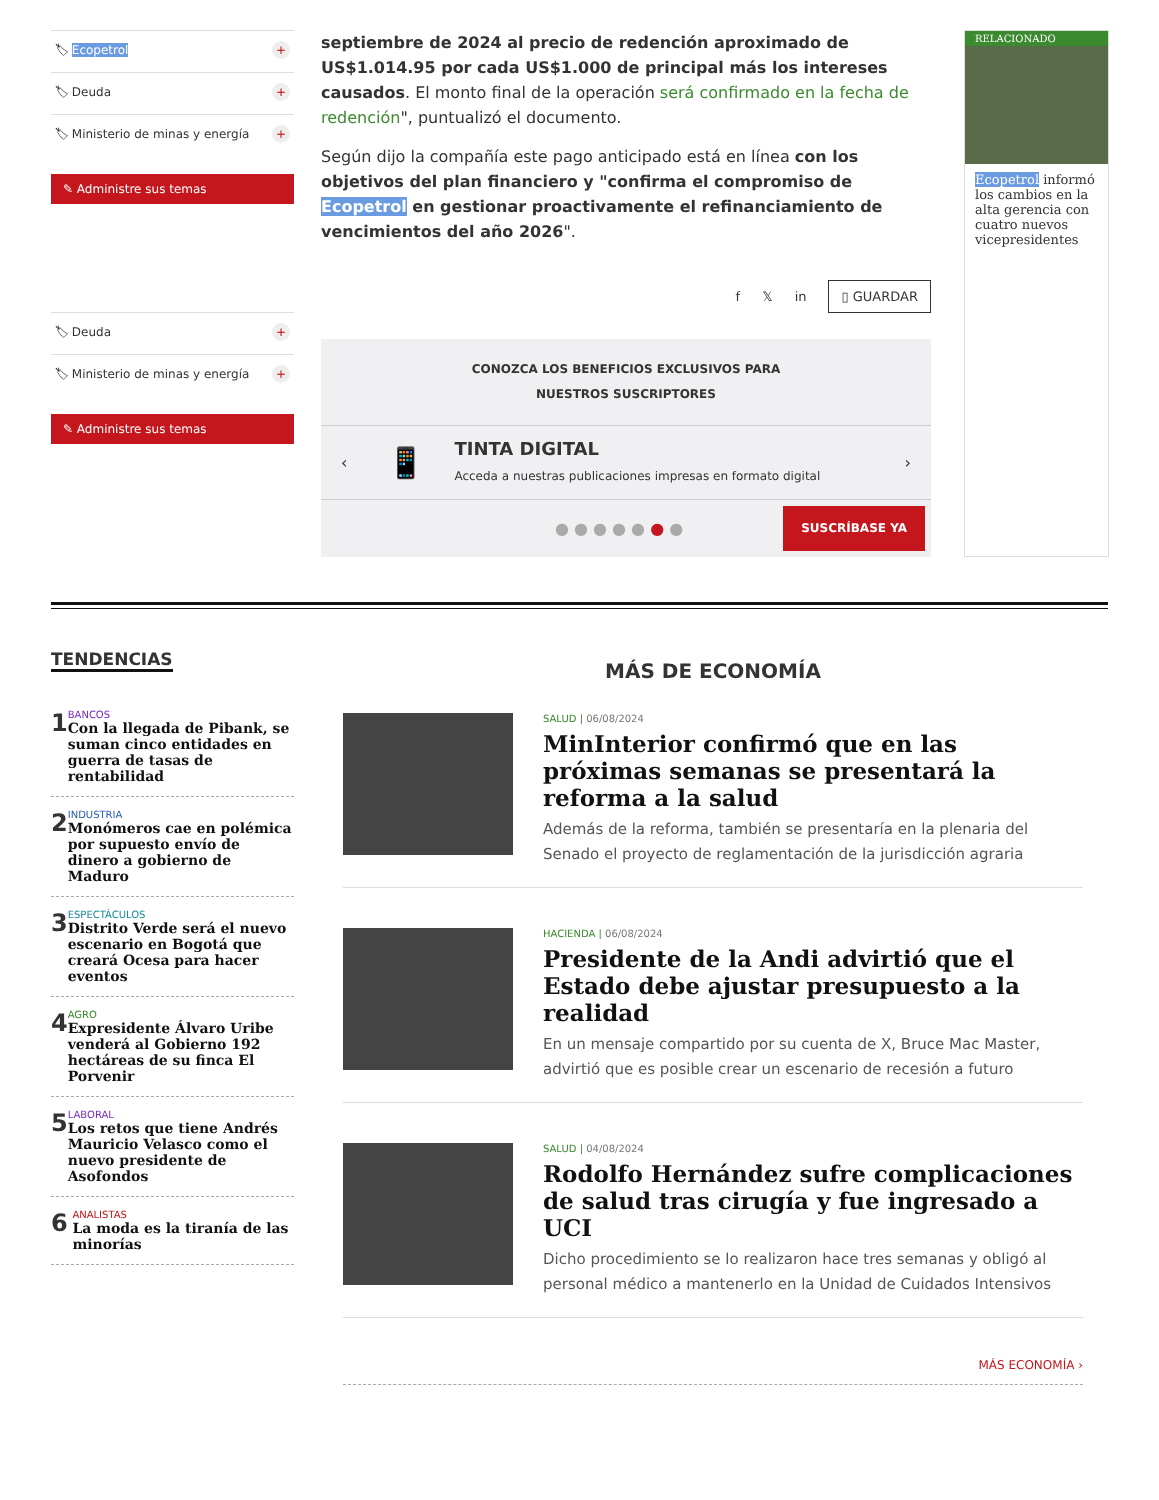🏷 Ecopetrol +
🏷 Deuda +
🏷 Ministerio de minas y energía +
✎ Administre sus temas
🏷 Deuda +
🏷 Ministerio de minas y energía +
✎ Administre sus temas
septiembre de 2024 al precio de redención aproximado de US$1.014.95 por cada US$1.000 de principal más los intereses causados. El monto final de la operación será confirmado en la fecha de redención", puntualizó el documento.
Según dijo la compañía este pago anticipado está en línea con los objetivos del plan financiero y "confirma el compromiso de Ecopetrol en gestionar proactivamente el refinanciamiento de vencimientos del año 2026".
f 𝕏 in ▯ GUARDAR
CONOZCA LOS BENEFICIOS EXCLUSIVOS PARA
NUESTROS SUSCRIPTORES
‹ 📱
TINTA DIGITAL
Acceda a nuestras publicaciones impresas en formato digital
›
● ● ● ● ● ● ● SUSCRÍBASE YA
RELACIONADO
Ecopetrol informó los cambios en la alta gerencia con cuatro nuevos vicepresidentes
TENDENCIAS
1
BANCOS
Con la llegada de Pibank, se suman cinco entidades en guerra de tasas de rentabilidad
2
INDUSTRIA
Monómeros cae en polémica por supuesto envío de dinero a gobierno de Maduro
3
ESPECTÁCULOS
Distrito Verde será el nuevo escenario en Bogotá que creará Ocesa para hacer eventos
4
AGRO
Expresidente Álvaro Uribe venderá al Gobierno 192 hectáreas de su finca El Porvenir
5
LABORAL
Los retos que tiene Andrés Mauricio Velasco como el nuevo presidente de Asofondos
6
ANALISTAS
La moda es la tiranía de las minorías
MÁS DE ECONOMÍA
SALUD | 06/08/2024
MinInterior confirmó que en las próximas semanas se presentará la reforma a la salud
Además de la reforma, también se presentaría en la plenaria del Senado el proyecto de reglamentación de la jurisdicción agraria
HACIENDA | 06/08/2024
Presidente de la Andi advirtió que el Estado debe ajustar presupuesto a la realidad
En un mensaje compartido por su cuenta de X, Bruce Mac Master, advirtió que es posible crear un escenario de recesión a futuro
SALUD | 04/08/2024
Rodolfo Hernández sufre complicaciones de salud tras cirugía y fue ingresado a UCI
Dicho procedimiento se lo realizaron hace tres semanas y obligó al personal médico a mantenerlo en la Unidad de Cuidados Intensivos
MÁS ECONOMÍA ›